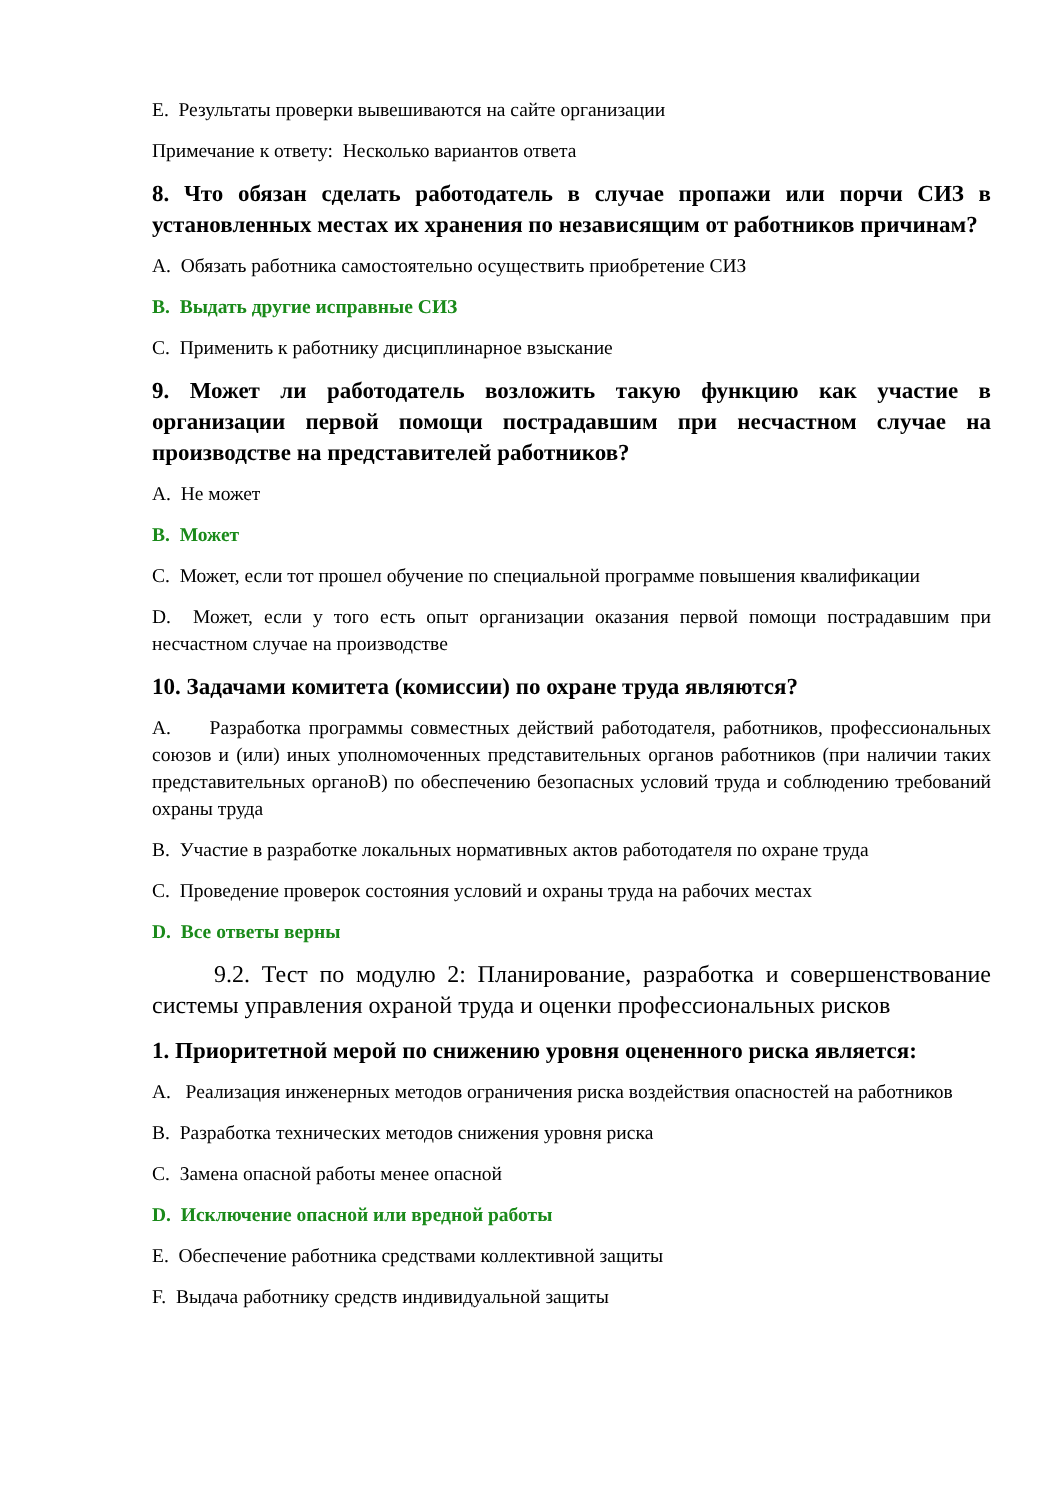E. Результаты проверки вывешиваются на сайте организации
Примечание к ответу: Несколько вариантов ответа
8. Что обязан сделать работодатель в случае пропажи или порчи СИЗ в установленных местах их хранения по независящим от работников причинам?
A. Обязать работника самостоятельно осуществить приобретение СИЗ
B. Выдать другие исправные СИЗ
C. Применить к работнику дисциплинарное взыскание
9. Может ли работодатель возложить такую функцию как участие в организации первой помощи пострадавшим при несчастном случае на производстве на представителей работников?
A. Не может
B. Может
C. Может, если тот прошел обучение по специальной программе повышения квалификации
D. Может, если у того есть опыт организации оказания первой помощи пострадавшим при несчастном случае на производстве
10. Задачами комитета (комиссии) по охране труда являются?
A. Разработка программы совместных действий работодателя, работников, профессиональных союзов и (или) иных уполномоченных представительных органов работников (при наличии таких представительных органоВ) по обеспечению безопасных условий труда и соблюдению требований охраны труда
B. Участие в разработке локальных нормативных актов работодателя по охране труда
C. Проведение проверок состояния условий и охраны труда на рабочих местах
D. Все ответы верны
9.2. Тест по модулю 2: Планирование, разработка и совершенствование системы управления охраной труда и оценки профессиональных рисков
1. Приоритетной мерой по снижению уровня оцененного риска является:
A. Реализация инженерных методов ограничения риска воздействия опасностей на работников
B. Разработка технических методов снижения уровня риска
C. Замена опасной работы менее опасной
D. Исключение опасной или вредной работы
E. Обеспечение работника средствами коллективной защиты
F. Выдача работнику средств индивидуальной защиты